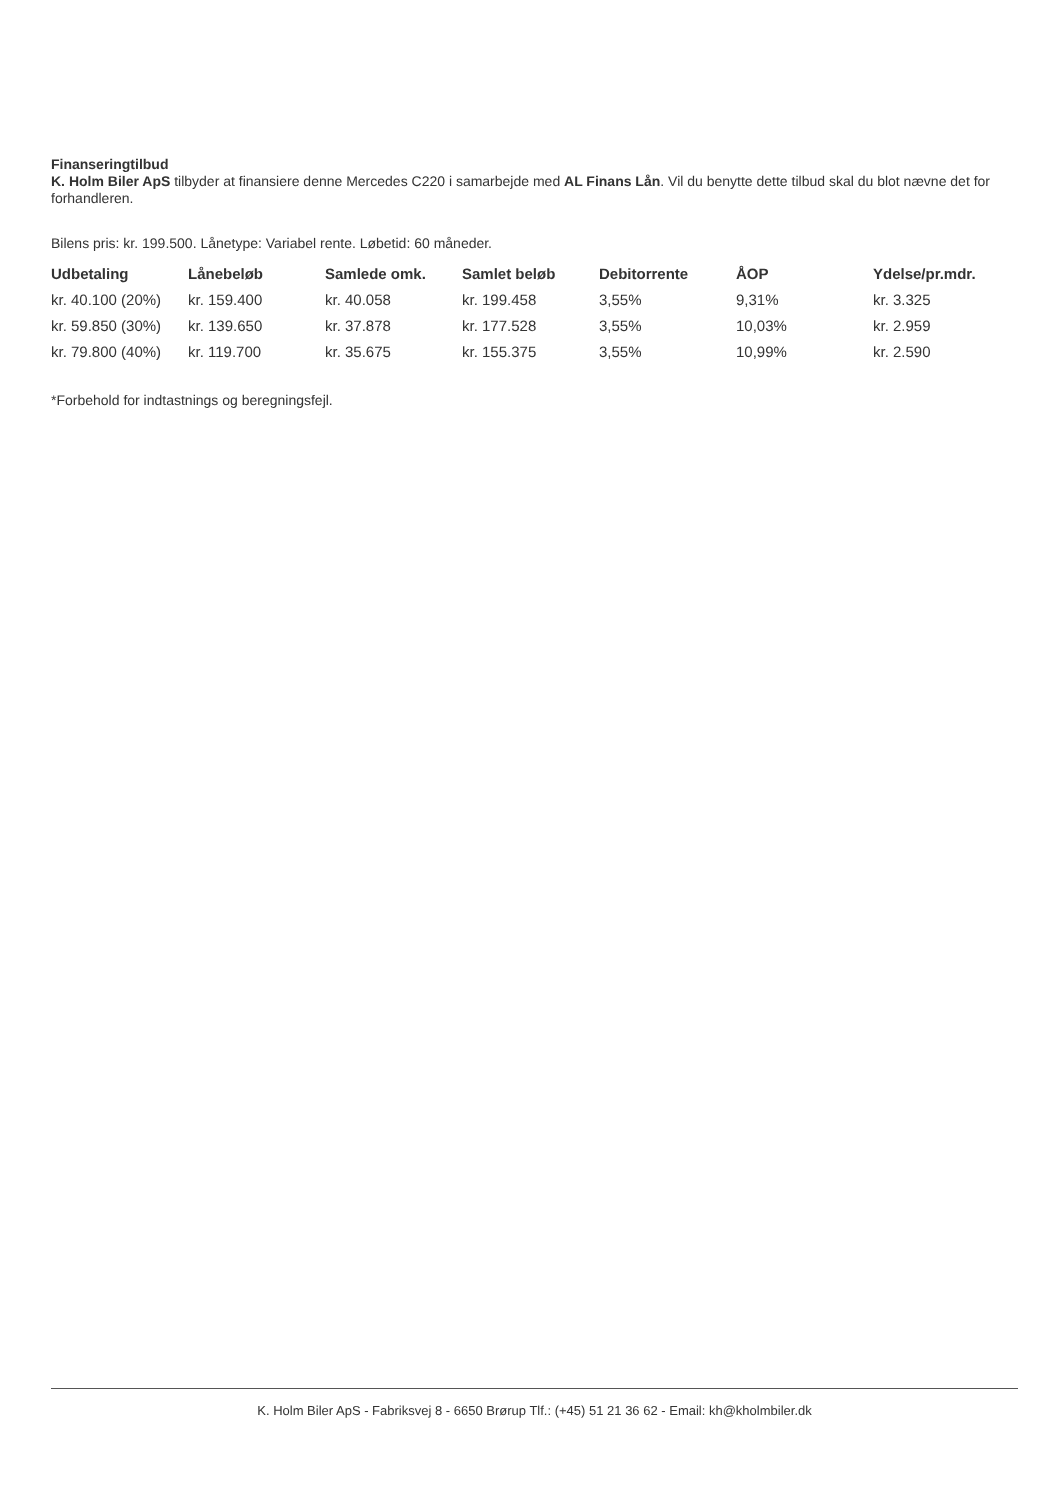Finanseringtilbud
K. Holm Biler ApS tilbyder at finansiere denne Mercedes C220 i samarbejde med AL Finans Lån. Vil du benytte dette tilbud skal du blot nævne det for forhandleren.
Bilens pris: kr. 199.500. Lånetype: Variabel rente. Løbetid: 60 måneder.
| Udbetaling | Lånebeløb | Samlede omk. | Samlet beløb | Debitorrente | ÅOP | Ydelse/pr.mdr. |
| --- | --- | --- | --- | --- | --- | --- |
| kr. 40.100 (20%) | kr. 159.400 | kr. 40.058 | kr. 199.458 | 3,55% | 9,31% | kr. 3.325 |
| kr. 59.850 (30%) | kr. 139.650 | kr. 37.878 | kr. 177.528 | 3,55% | 10,03% | kr. 2.959 |
| kr. 79.800 (40%) | kr. 119.700 | kr. 35.675 | kr. 155.375 | 3,55% | 10,99% | kr. 2.590 |
*Forbehold for indtastnings og beregningsfejl.
K. Holm Biler ApS - Fabriksvej 8 - 6650 Brørup Tlf.: (+45) 51 21 36 62 - Email: kh@kholmbiler.dk